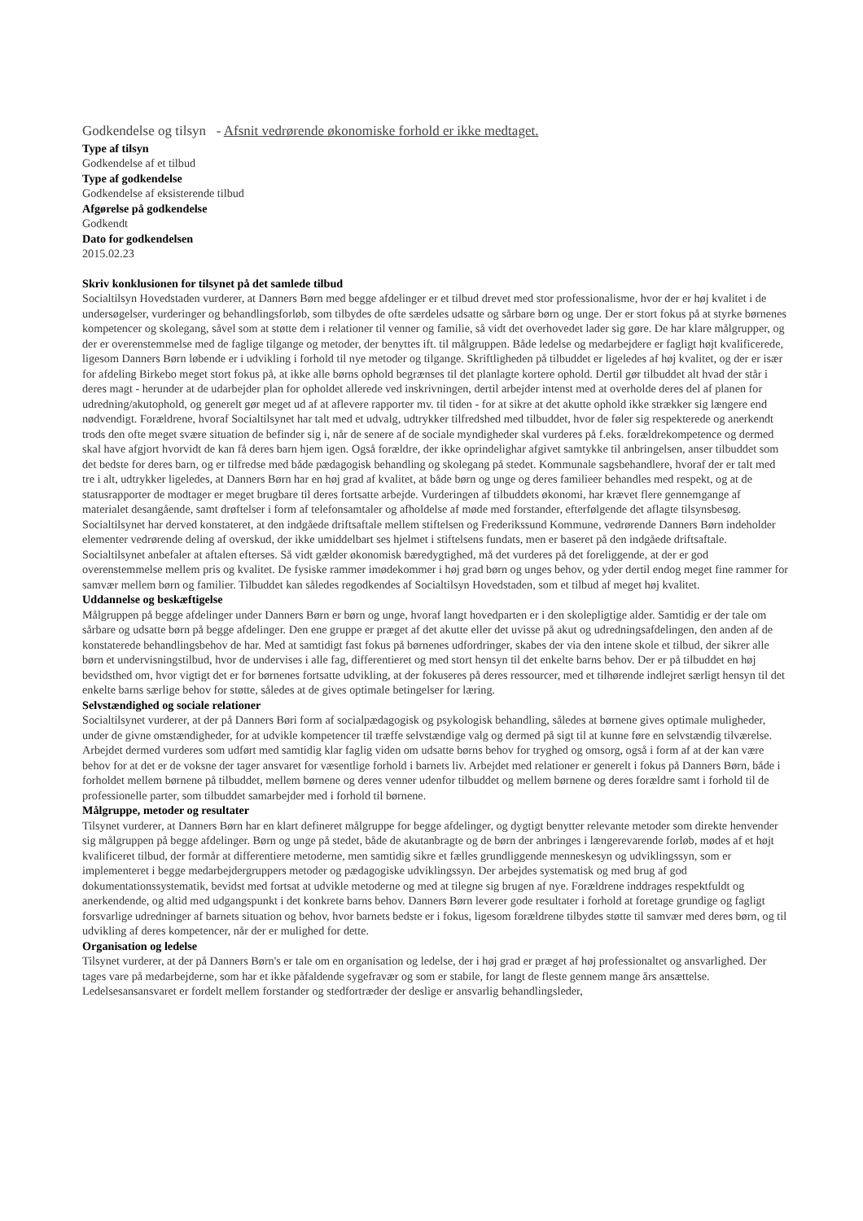Godkendelse og tilsyn - Afsnit vedrørende økonomiske forhold er ikke medtaget.
Type af tilsyn
Godkendelse af et tilbud
Type af godkendelse
Godkendelse af eksisterende tilbud
Afgørelse på godkendelse
Godkendt
Dato for godkendelsen
2015.02.23
Skriv konklusionen for tilsynet på det samlede tilbud
Socialtilsyn Hovedstaden vurderer, at Danners Børn med begge afdelinger er et tilbud drevet med stor professionalisme, hvor der er høj kvalitet i de undersøgelser, vurderinger og behandlingsforløb, som tilbydes de ofte særdeles udsatte og sårbare børn og unge. Der er stort fokus på at styrke børnenes kompetencer og skolegang, såvel som at støtte dem i relationer til venner og familie, så vidt det overhovedet lader sig gøre. De har klare målgrupper, og der er overenstemmelse med de faglige tilgange og metoder, der benyttes ift. til målgruppen. Både ledelse og medarbejdere er fagligt højt kvalificerede, ligesom Danners Børn løbende er i udvikling i forhold til nye metoder og tilgange. Skriftligheden på tilbuddet er ligeledes af høj kvalitet, og der er især for afdeling Birkebo meget stort fokus på, at ikke alle børns ophold begrænses til det planlagte kortere ophold. Dertil gør tilbuddet alt hvad der står i deres magt - herunder at de udarbejder plan for opholdet allerede ved inskrivningen, dertil arbejder intenst med at overholde deres del af planen for udredning/akutophold, og generelt gør meget ud af at aflevere rapporter mv. til tiden - for at sikre at det akutte ophold ikke strækker sig længere end nødvendigt. Forældrene, hvoraf Socialtilsynet har talt med et udvalg, udtrykker tilfredshed med tilbuddet, hvor de føler sig respekterede og anerkendt trods den ofte meget svære situation de befinder sig i, når de senere af de sociale myndigheder skal vurderes på f.eks. forældrekompetence og dermed skal have afgjort hvorvidt de kan få deres barn hjem igen. Også forældre, der ikke oprindelighar afgivet samtykke til anbringelsen, anser tilbuddet som det bedste for deres barn, og er tilfredse med både pædagogisk behandling og skolegang på stedet. Kommunale sagsbehandlere, hvoraf der er talt med tre i alt, udtrykker ligeledes, at Danners Børn har en høj grad af kvalitet, at både børn og unge og deres familieer behandles med respekt, og at de statusrapporter de modtager er meget brugbare til deres fortsatte arbejde. Vurderingen af tilbuddets økonomi, har krævet flere gennemgange af materialet desangående, samt drøftelser i form af telefonsamtaler og afholdelse af møde med forstander, efterfølgende det aflagte tilsynsbesøg. Socialtilsynet har derved konstateret, at den indgåede driftsaftale mellem stiftelsen og Frederikssund Kommune, vedrørende Danners Børn indeholder elementer vedrørende deling af overskud, der ikke umiddelbart ses hjelmet i stiftelsens fundats, men er baseret på den indgåede driftsaftale. Socialtilsynet anbefaler at aftalen efterses. Så vidt gælder økonomisk bæredygtighed, må det vurderes på det foreliggende, at der er god overenstemmelse mellem pris og kvalitet. De fysiske rammer imødekommer i høj grad børn og unges behov, og yder dertil endog meget fine rammer for samvær mellem børn og familier. Tilbuddet kan således regodkendes af Socialtilsyn Hovedstaden, som et tilbud af meget høj kvalitet.
Uddannelse og beskæftigelse
Målgruppen på begge afdelinger under Danners Børn er børn og unge, hvoraf langt hovedparten er i den skolepligtige alder. Samtidig er der tale om sårbare og udsatte børn på begge afdelinger. Den ene gruppe er præget af det akutte eller det uvisse på akut og udredningsafdelingen, den anden af de konstaterede behandlingsbehov de har. Med at samtidigt fast fokus på børnenes udfordringer, skabes der via den intene skole et tilbud, der sikrer alle børn et undervisningstilbud, hvor de undervises i alle fag, differentieret og med stort hensyn til det enkelte barns behov. Der er på tilbuddet en høj bevidsthed om, hvor vigtigt det er for børnenes fortsatte udvikling, at der fokuseres på deres ressourcer, med et tilhørende indlejret særligt hensyn til det enkelte barns særlige behov for støtte, således at de gives optimale betingelser for læring.
Selvstændighed og sociale relationer
Socialtilsynet vurderer, at der på Danners Børi form af socialpædagogisk og psykologisk behandling, således at børnene gives optimale muligheder, under de givne omstændigheder, for at udvikle kompetencer til træffe selvstændige valg og dermed på sigt til at kunne føre en selvstændig tilværelse. Arbejdet dermed vurderes som udført med samtidig klar faglig viden om udsatte børns behov for tryghed og omsorg, også i form af at der kan være behov for at det er de voksne der tager ansvaret for væsentlige forhold i barnets liv. Arbejdet med relationer er generelt i fokus på Danners Børn, både i forholdet mellem børnene på tilbuddet, mellem børnene og deres venner udenfor tilbuddet og mellem børnene og deres forældre samt i forhold til de professionelle parter, som tilbuddet samarbejder med i forhold til børnene.
Målgruppe, metoder og resultater
Tilsynet vurderer, at Danners Børn har en klart defineret målgruppe for begge afdelinger, og dygtigt benytter relevante metoder som direkte henvender sig målgruppen på begge afdelinger. Børn og unge på stedet, både de akutanbragte og de børn der anbringes i længerevarende forløb, mødes af et højt kvalificeret tilbud, der formår at differentiere metoderne, men samtidig sikre et fælles grundliggende menneskesyn og udviklingssyn, som er implementeret i begge medarbejdergruppers metoder og pædagogiske udviklingssyn. Der arbejdes systematisk og med brug af god dokumentationssystematik, bevidst med fortsat at udvikle metoderne og med at tilegne sig brugen af nye. Forældrene inddrages respektfuldt og anerkendende, og altid med udgangspunkt i det konkrete barns behov. Danners Børn leverer gode resultater i forhold at foretage grundige og fagligt forsvarlige udredninger af barnets situation og behov, hvor barnets bedste er i fokus, ligesom forældrene tilbydes støtte til samvær med deres børn, og til udvikling af deres kompetencer, når der er mulighed for dette.
Organisation og ledelse
Tilsynet vurderer, at der på Danners Børn's er tale om en organisation og ledelse, der i høj grad er præget af høj professionaltet og ansvarlighed. Der tages vare på medarbejderne, som har et ikke påfaldende sygefravær og som er stabile, for langt de fleste gennem mange års ansættelse. Ledelsesansansvaret er fordelt mellem forstander og stedfortræder der deslige er ansvarlig behandlingsleder,